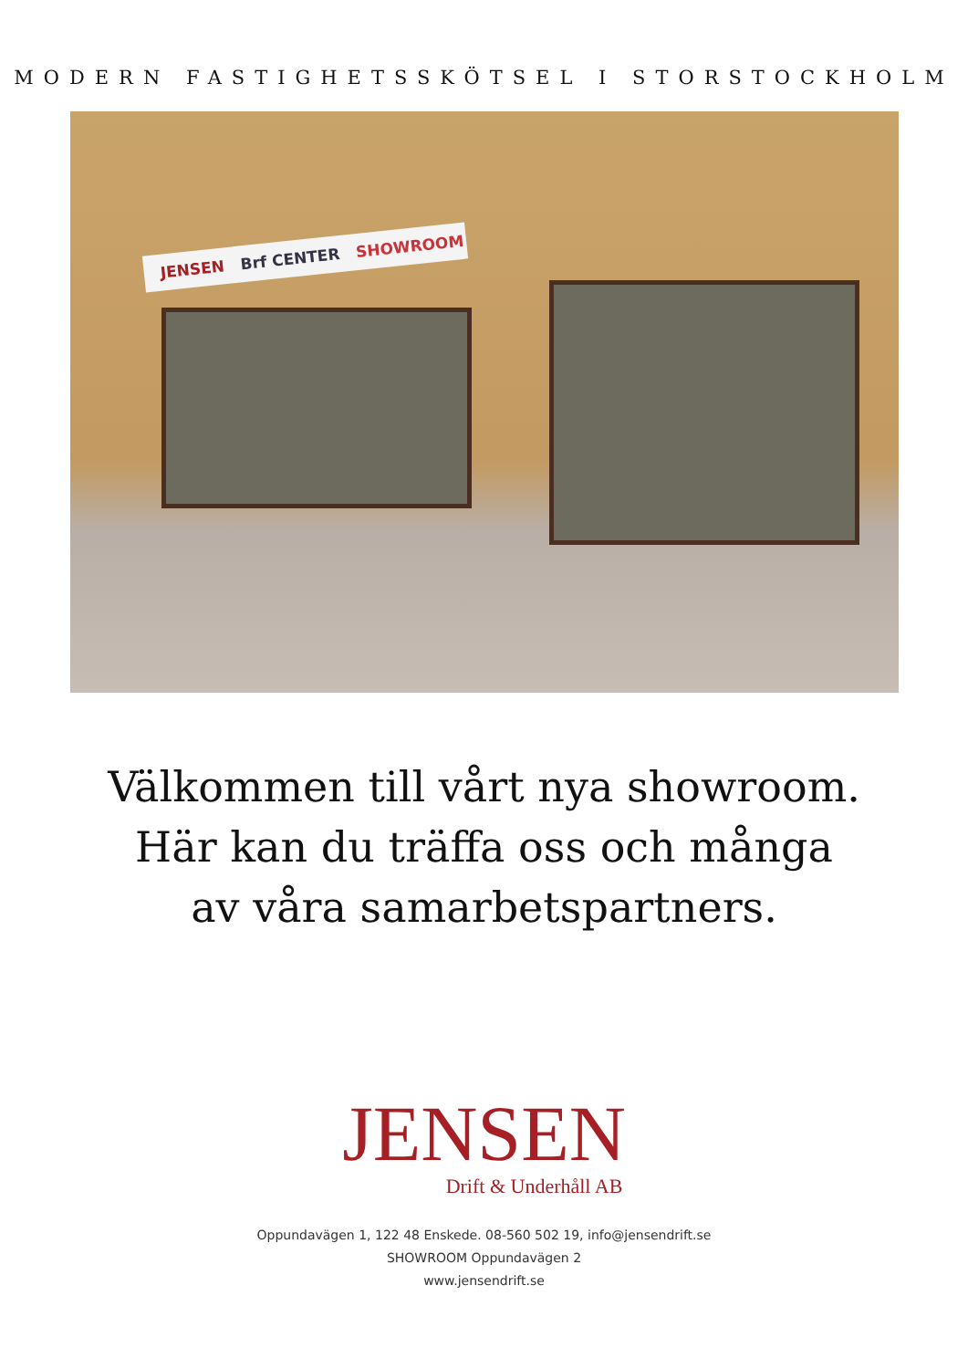MODERN FASTIGHETSSKÖTSEL I STORSTOCKHOLM
JENSEN Brf CENTER SHOWROOM
Välkommen till vårt nya showroom.
Här kan du träffa oss och många
av våra samarbetspartners.
JENSEN
Drift & Underhåll AB
Oppundavägen 1, 122 48 Enskede. 08-560 502 19, info@jensendrift.se
SHOWROOM Oppundavägen 2
www.jensendrift.se